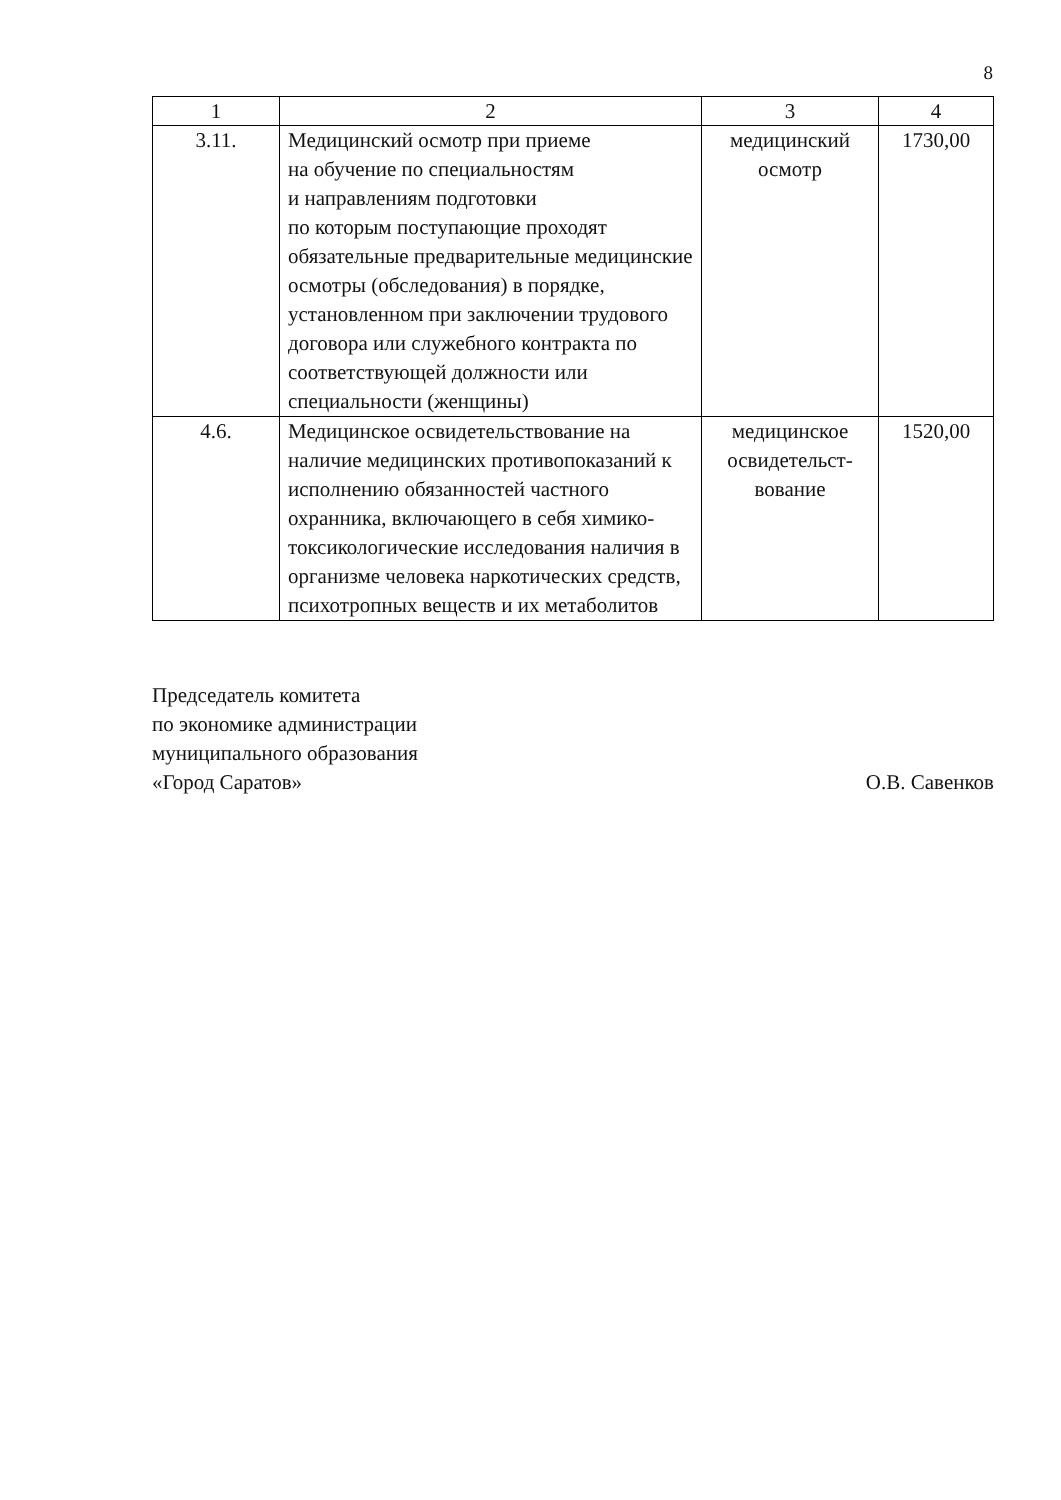8
| 1 | 2 | 3 | 4 |
| --- | --- | --- | --- |
| 3.11. | Медицинский осмотр при приеме на обучение по специальностям и направлениям подготовки по которым поступающие проходят обязательные предварительные медицинские осмотры (обследования) в порядке, установленном при заключении трудового договора или служебного контракта по соответствующей должности или специальности (женщины) | медицинский осмотр | 1730,00 |
| 4.6. | Медицинское освидетельствование на наличие медицинских противопоказаний к исполнению обязанностей частного охранника, включающего в себя химико-токсикологические исследования наличия в организме человека наркотических средств, психотропных веществ и их метаболитов | медицинское освидетельст-вование | 1520,00 |
Председатель комитета
по экономике администрации
муниципального образования
«Город Саратов» О.В. Савенков